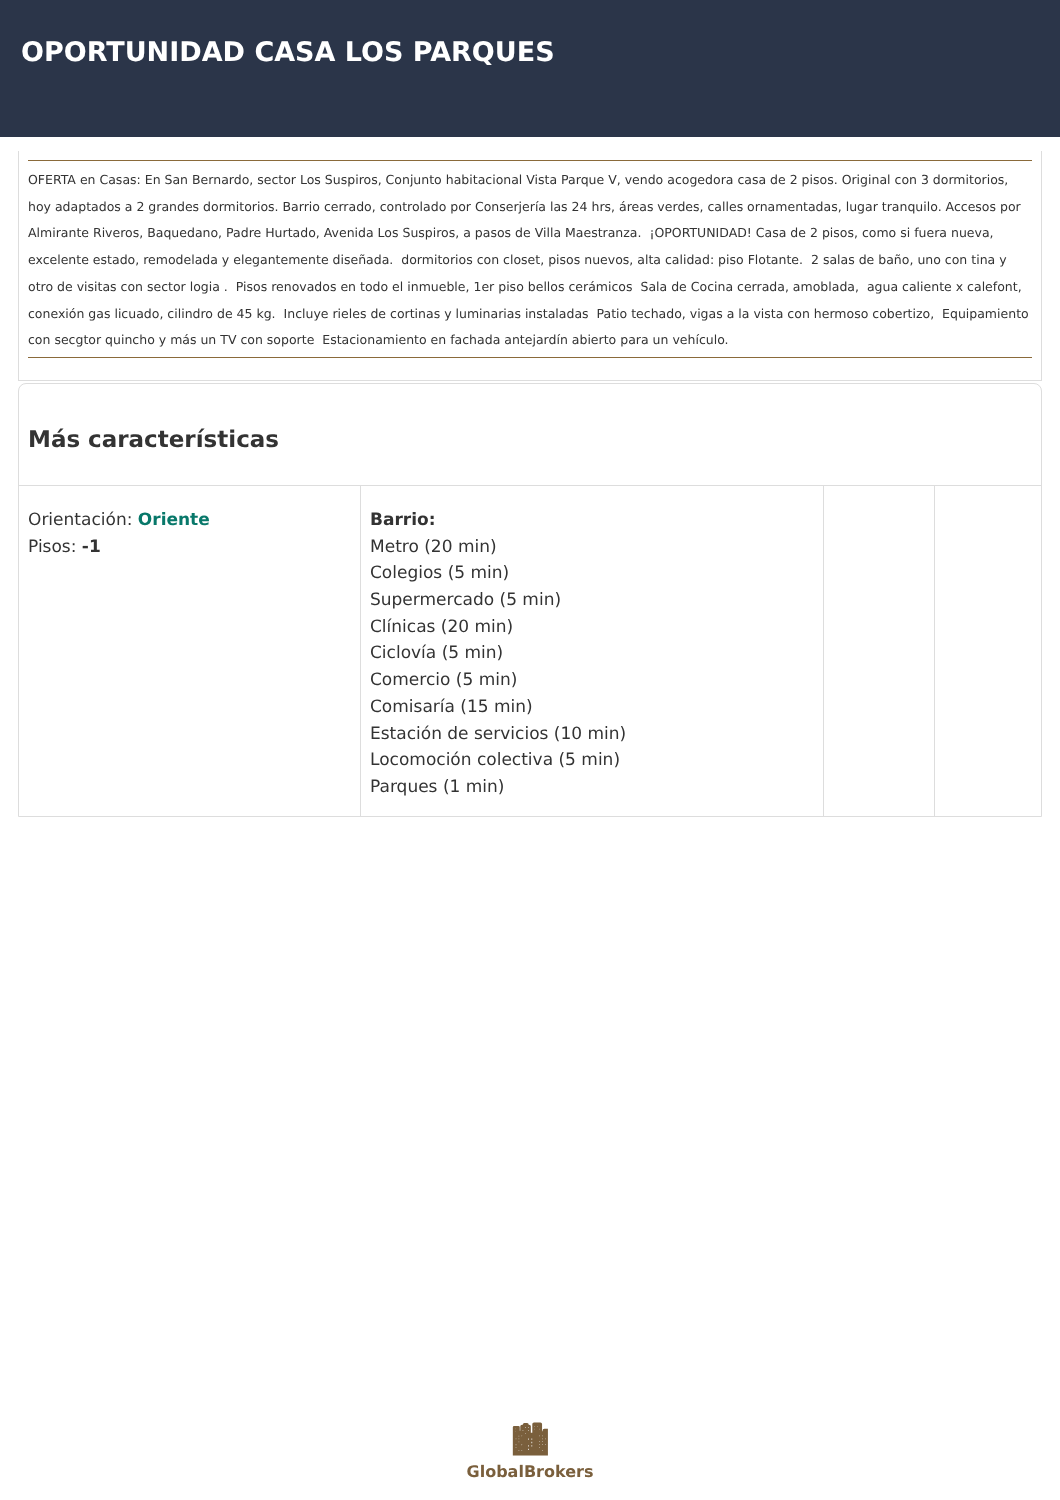OPORTUNIDAD CASA LOS PARQUES
OFERTA en Casas: En San Bernardo, sector Los Suspiros, Conjunto habitacional Vista Parque V, vendo acogedora casa de 2 pisos. Original con 3 dormitorios, hoy adaptados a 2 grandes dormitorios. Barrio cerrado, controlado por Conserjería las 24 hrs, áreas verdes, calles ornamentadas, lugar tranquilo. Accesos por Almirante Riveros, Baquedano, Padre Hurtado, Avenida Los Suspiros, a pasos de Villa Maestranza. 󠁿 ¡OPORTUNIDAD! Casa de 2 pisos, como si fuera nueva, excelente estado, remodelada y elegantemente diseñada. 󠁿 dormitorios con closet, pisos nuevos, alta calidad: piso Flotante. 󠁿 2 salas de baño, uno con tina y otro de visitas con sector logia . 󠁿 Pisos renovados en todo el inmueble, 1er piso bellos cerámicos 󠁿 Sala de Cocina cerrada, amoblada, 󠁿 agua caliente x calefont, conexión gas licuado, cilindro de 45 kg. 󠁿 Incluye rieles de cortinas y luminarias instaladas 󠁿 Patio techado, vigas a la vista con hermoso cobertizo, 󠁿 Equipamiento con secgtor quincho y más un TV con soporte 󠁿 Estacionamiento en fachada antejardín abierto para un vehículo.
Más características
| Orientación: Oriente Pisos: -1 | Barrio: Metro (20 min) Colegios (5 min) Supermercado (5 min) Clínicas (20 min) Ciclovía (5 min) Comercio (5 min) Comisaría (15 min) Estación de servicios (10 min) Locomoción colectiva (5 min) Parques (1 min) | | |
🏙
GlobalBrokers